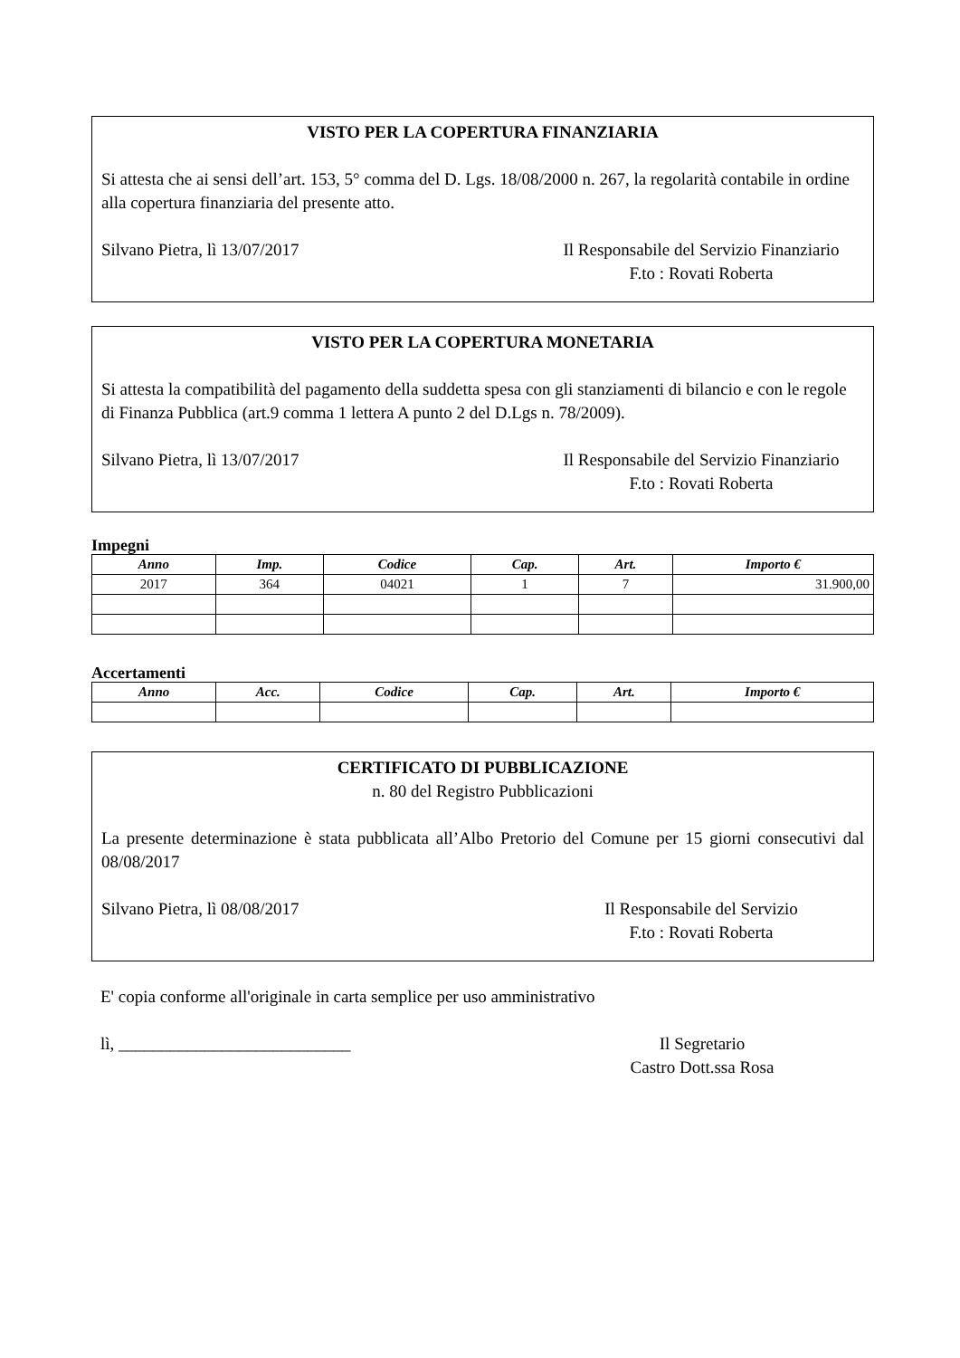VISTO PER LA COPERTURA FINANZIARIA
Si attesta che ai sensi dell’art. 153, 5° comma del D. Lgs. 18/08/2000 n. 267, la regolarità contabile in ordine alla copertura finanziaria del presente atto.
Silvano Pietra, lì 13/07/2017 Il Responsabile del Servizio Finanziario
F.to : Rovati Roberta
VISTO PER LA COPERTURA MONETARIA
Si attesta la compatibilità del pagamento della suddetta spesa con gli stanziamenti di bilancio e con le regole di Finanza Pubblica (art.9 comma 1 lettera A punto 2 del D.Lgs n. 78/2009).
Silvano Pietra, lì 13/07/2017 Il Responsabile del Servizio Finanziario
F.to : Rovati Roberta
Impegni
| Anno | Imp. | Codice | Cap. | Art. | Importo € |
| --- | --- | --- | --- | --- | --- |
| 2017 | 364 | 04021 | 1 | 7 | 31.900,00 |
Accertamenti
| Anno | Acc. | Codice | Cap. | Art. | Importo € |
| --- | --- | --- | --- | --- | --- |
CERTIFICATO DI PUBBLICAZIONE
n. 80 del Registro Pubblicazioni
La presente determinazione è stata pubblicata all’Albo Pretorio del Comune per 15 giorni consecutivi dal 08/08/2017
Silvano Pietra, lì 08/08/2017 Il Responsabile del Servizio
F.to : Rovati Roberta
E' copia conforme all'originale in carta semplice per uso amministrativo
lì, ___________________________
Il Segretario
Castro Dott.ssa Rosa